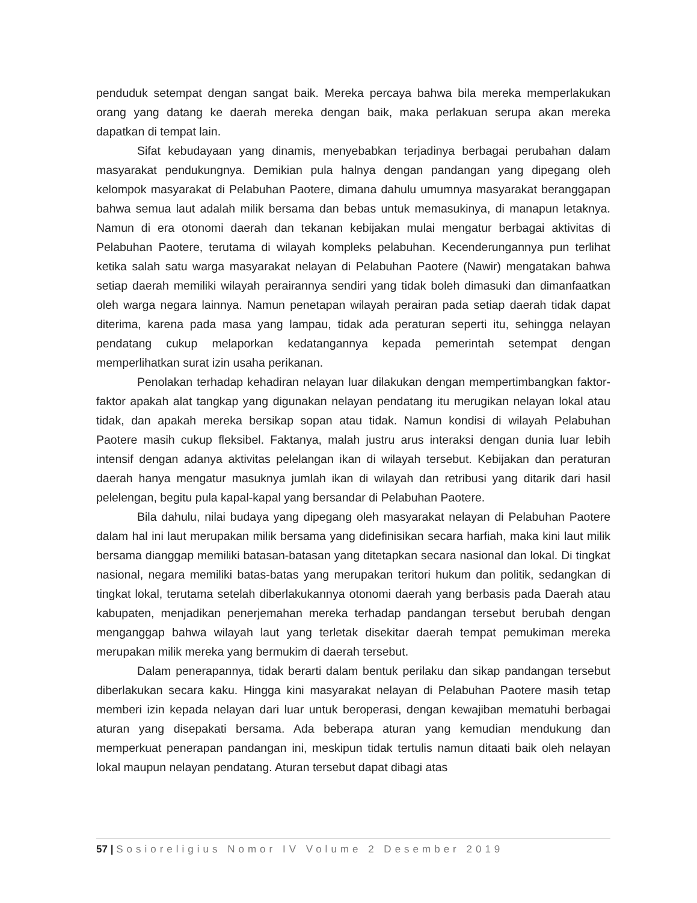penduduk setempat dengan sangat baik. Mereka percaya bahwa bila mereka memperlakukan orang yang datang ke daerah mereka dengan baik, maka perlakuan serupa akan mereka dapatkan di tempat lain.
Sifat kebudayaan yang dinamis, menyebabkan terjadinya berbagai perubahan dalam masyarakat pendukungnya. Demikian pula halnya dengan pandangan yang dipegang oleh kelompok masyarakat di Pelabuhan Paotere, dimana dahulu umumnya masyarakat beranggapan bahwa semua laut adalah milik bersama dan bebas untuk memasukinya, di manapun letaknya. Namun di era otonomi daerah dan tekanan kebijakan mulai mengatur berbagai aktivitas di Pelabuhan Paotere, terutama di wilayah kompleks pelabuhan. Kecenderungannya pun terlihat ketika salah satu warga masyarakat nelayan di Pelabuhan Paotere (Nawir) mengatakan bahwa setiap daerah memiliki wilayah perairannya sendiri yang tidak boleh dimasuki dan dimanfaatkan oleh warga negara lainnya. Namun penetapan wilayah perairan pada setiap daerah tidak dapat diterima, karena pada masa yang lampau, tidak ada peraturan seperti itu, sehingga nelayan pendatang cukup melaporkan kedatangannya kepada pemerintah setempat dengan memperlihatkan surat izin usaha perikanan.
Penolakan terhadap kehadiran nelayan luar dilakukan dengan mempertimbangkan faktor-faktor apakah alat tangkap yang digunakan nelayan pendatang itu merugikan nelayan lokal atau tidak, dan apakah mereka bersikap sopan atau tidak. Namun kondisi di wilayah Pelabuhan Paotere masih cukup fleksibel. Faktanya, malah justru arus interaksi dengan dunia luar lebih intensif dengan adanya aktivitas pelelangan ikan di wilayah tersebut. Kebijakan dan peraturan daerah hanya mengatur masuknya jumlah ikan di wilayah dan retribusi yang ditarik dari hasil pelelengan, begitu pula kapal-kapal yang bersandar di Pelabuhan Paotere.
Bila dahulu, nilai budaya yang dipegang oleh masyarakat nelayan di Pelabuhan Paotere dalam hal ini laut merupakan milik bersama yang didefinisikan secara harfiah, maka kini laut milik bersama dianggap memiliki batasan-batasan yang ditetapkan secara nasional dan lokal. Di tingkat nasional, negara memiliki batas-batas yang merupakan teritori hukum dan politik, sedangkan di tingkat lokal, terutama setelah diberlakukannya otonomi daerah yang berbasis pada Daerah atau kabupaten, menjadikan penerjemahan mereka terhadap pandangan tersebut berubah dengan menganggap bahwa wilayah laut yang terletak disekitar daerah tempat pemukiman mereka merupakan milik mereka yang bermukim di daerah tersebut.
Dalam penerapannya, tidak berarti dalam bentuk perilaku dan sikap pandangan tersebut diberlakukan secara kaku. Hingga kini masyarakat nelayan di Pelabuhan Paotere masih tetap memberi izin kepada nelayan dari luar untuk beroperasi, dengan kewajiban mematuhi berbagai aturan yang disepakati bersama. Ada beberapa aturan yang kemudian mendukung dan memperkuat penerapan pandangan ini, meskipun tidak tertulis namun ditaati baik oleh nelayan lokal maupun nelayan pendatang. Aturan tersebut dapat dibagi atas
57 | Sosioreligius Nomor IV Volume 2 Desember 2019